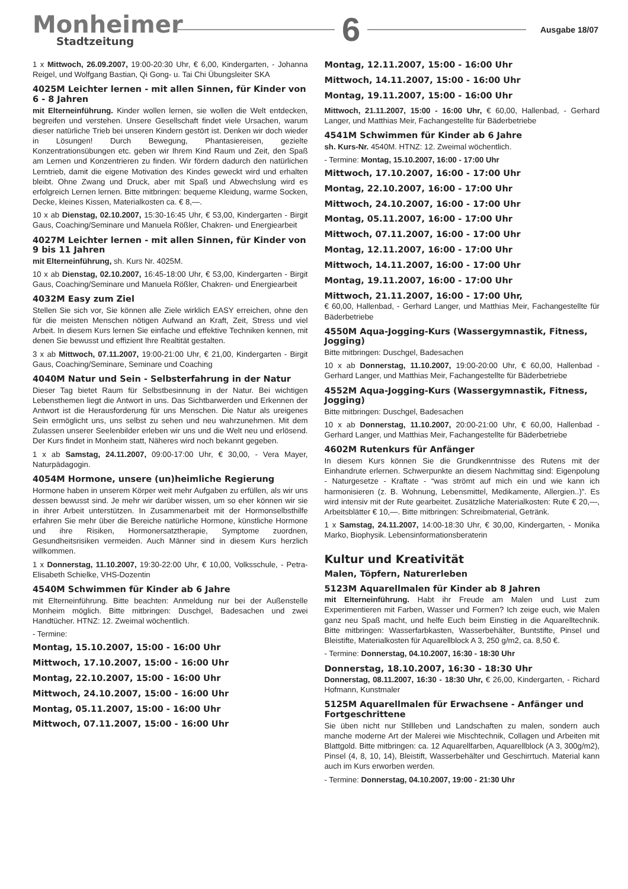Monheimer
Stadtzeitung
6
Ausgabe 18/07
1 x Mittwoch, 26.09.2007, 19:00-20:30 Uhr, € 6,00, Kindergarten, - Johanna Reigel, und Wolfgang Bastian, Qi Gong- u. Tai Chi Übungsleiter SKA
4025M Leichter lernen - mit allen Sinnen, für Kinder von 6 - 8 Jahren
mit Elterneinführung. Kinder wollen lernen, sie wollen die Welt entdecken, begreifen und verstehen. Unsere Gesellschaft findet viele Ursachen, warum dieser natürliche Trieb bei unseren Kindern gestört ist. Denken wir doch wieder in Lösungen! Durch Bewegung, Phantasiereisen, gezielte Konzentrationsübungen etc. geben wir Ihrem Kind Raum und Zeit, den Spaß am Lernen und Konzentrieren zu finden. Wir fördern dadurch den natürlichen Lerntrieb, damit die eigene Motivation des Kindes geweckt wird und erhalten bleibt. Ohne Zwang und Druck, aber mit Spaß und Abwechslung wird es erfolgreich Lernen lernen. Bitte mitbringen: bequeme Kleidung, warme Socken, Decke, kleines Kissen, Materialkosten ca. € 8,—.
10 x ab Dienstag, 02.10.2007, 15:30-16:45 Uhr, € 53,00, Kindergarten - Birgit Gaus, Coaching/Seminare und Manuela Rößler, Chakren- und Energiearbeit
4027M Leichter lernen - mit allen Sinnen, für Kinder von 9 bis 11 Jahren
mit Elterneinführung, sh. Kurs Nr. 4025M.
10 x ab Dienstag, 02.10.2007, 16:45-18:00 Uhr, € 53,00, Kindergarten - Birgit Gaus, Coaching/Seminare und Manuela Rößler, Chakren- und Energiearbeit
4032M Easy zum Ziel
Stellen Sie sich vor, Sie können alle Ziele wirklich EASY erreichen, ohne den für die meisten Menschen nötigen Aufwand an Kraft, Zeit, Stress und viel Arbeit. In diesem Kurs lernen Sie einfache und effektive Techniken kennen, mit denen Sie bewusst und effizient Ihre Realtität gestalten.
3 x ab Mittwoch, 07.11.2007, 19:00-21:00 Uhr, € 21,00, Kindergarten - Birgit Gaus, Coaching/Seminare, Seminare und Coaching
4040M Natur und Sein - Selbsterfahrung in der Natur
Dieser Tag bietet Raum für Selbstbesinnung in der Natur. Bei wichtigen Lebensthemen liegt die Antwort in uns. Das Sichtbarwerden und Erkennen der Antwort ist die Herausforderung für uns Menschen. Die Natur als ureigenes Sein ermöglicht uns, uns selbst zu sehen und neu wahrzunehmen. Mit dem Zulassen unserer Seelenbilder erleben wir uns und die Welt neu und erlösend. Der Kurs findet in Monheim statt, Näheres wird noch bekannt gegeben.
1 x ab Samstag, 24.11.2007, 09:00-17:00 Uhr, € 30,00, - Vera Mayer, Naturpädagogin.
4054M Hormone, unsere (un)heimliche Regierung
Hormone haben in unserem Körper weit mehr Aufgaben zu erfüllen, als wir uns dessen bewusst sind. Je mehr wir darüber wissen, um so eher können wir sie in ihrer Arbeit unterstützen. In Zusammenarbeit mit der Hormonselbsthilfe erfahren Sie mehr über die Bereiche natürliche Hormone, künstliche Hormone und ihre Risiken, Hormonersatztherapie, Symptome zuordnen, Gesundheitsrisiken vermeiden. Auch Männer sind in diesem Kurs herzlich willkommen.
1 x Donnerstag, 11.10.2007, 19:30-22:00 Uhr, € 10,00, Volksschule, - Petra-Elisabeth Schielke, VHS-Dozentin
4540M Schwimmen für Kinder ab 6 Jahre
mit Elterneinführung. Bitte beachten: Anmeldung nur bei der Außenstelle Monheim möglich. Bitte mitbringen: Duschgel, Badesachen und zwei Handtücher. HTNZ: 12. Zweimal wöchentlich.
- Termine:
Montag, 15.10.2007, 15:00 - 16:00 Uhr
Mittwoch, 17.10.2007, 15:00 - 16:00 Uhr
Montag, 22.10.2007, 15:00 - 16:00 Uhr
Mittwoch, 24.10.2007, 15:00 - 16:00 Uhr
Montag, 05.11.2007, 15:00 - 16:00 Uhr
Mittwoch, 07.11.2007, 15:00 - 16:00 Uhr
Montag, 12.11.2007, 15:00 - 16:00 Uhr
Mittwoch, 14.11.2007, 15:00 - 16:00 Uhr
Montag, 19.11.2007, 15:00 - 16:00 Uhr
Mittwoch, 21.11.2007, 15:00 - 16:00 Uhr, € 60,00, Hallenbad, - Gerhard Langer, und Matthias Meir, Fachangestellte für Bäderbetriebe
4541M Schwimmen für Kinder ab 6 Jahre
sh. Kurs-Nr. 4540M. HTNZ: 12. Zweimal wöchentlich.
- Termine: Montag, 15.10.2007, 16:00 - 17:00 Uhr
Mittwoch, 17.10.2007, 16:00 - 17:00 Uhr
Montag, 22.10.2007, 16:00 - 17:00 Uhr
Mittwoch, 24.10.2007, 16:00 - 17:00 Uhr
Montag, 05.11.2007, 16:00 - 17:00 Uhr
Mittwoch, 07.11.2007, 16:00 - 17:00 Uhr
Montag, 12.11.2007, 16:00 - 17:00 Uhr
Mittwoch, 14.11.2007, 16:00 - 17:00 Uhr
Montag, 19.11.2007, 16:00 - 17:00 Uhr
Mittwoch, 21.11.2007, 16:00 - 17:00 Uhr,
€ 60,00, Hallenbad, - Gerhard Langer, und Matthias Meir, Fachangestellte für Bäderbetriebe
4550M Aqua-Jogging-Kurs (Wassergymnastik, Fitness, Jogging)
Bitte mitbringen: Duschgel, Badesachen
10 x ab Donnerstag, 11.10.2007, 19:00-20:00 Uhr, € 60,00, Hallenbad - Gerhard Langer, und Matthias Meir, Fachangestellte für Bäderbetriebe
4552M Aqua-Jogging-Kurs (Wassergymnastik, Fitness, Jogging)
Bitte mitbringen: Duschgel, Badesachen
10 x ab Donnerstag, 11.10.2007, 20:00-21:00 Uhr, € 60,00, Hallenbad - Gerhard Langer, und Matthias Meir, Fachangestellte für Bäderbetriebe
4602M Rutenkurs für Anfänger
In diesem Kurs können Sie die Grundkenntnisse des Rutens mit der Einhandrute erlernen. Schwerpunkte an diesem Nachmittag sind: Eigenpolung - Naturgesetze - Kraftate - “was strömt auf mich ein und wie kann ich harmonisieren (z. B. Wohnung, Lebensmittel, Medikamente, Allergien..)”. Es wird intensiv mit der Rute gearbeitet. Zusätzliche Materialkosten: Rute € 20,—, Arbeitsblätter € 10,—. Bitte mitbringen: Schreibmaterial, Getränk.
1 x Samstag, 24.11.2007, 14:00-18:30 Uhr, € 30,00, Kindergarten, - Monika Marko, Biophysik. Lebensinformationsberaterin
Kultur und Kreativität
Malen, Töpfern, Naturerleben
5123M Aquarellmalen für Kinder ab 8 Jahren
mit Elterneinführung. Habt ihr Freude am Malen und Lust zum Experimentieren mit Farben, Wasser und Formen? Ich zeige euch, wie Malen ganz neu Spaß macht, und helfe Euch beim Einstieg in die Aquarelltechnik. Bitte mitbringen: Wasserfarbkasten, Wasserbehälter, Buntstifte, Pinsel und Bleistifte, Materialkosten für Aquarellblock A 3, 250 g/m2, ca. 8,50 €.
- Termine: Donnerstag, 04.10.2007, 16:30 - 18:30 Uhr
Donnerstag, 18.10.2007, 16:30 - 18:30 Uhr
Donnerstag, 08.11.2007, 16:30 - 18:30 Uhr, € 26,00, Kindergarten, - Richard Hofmann, Kunstmaler
5125M Aquarellmalen für Erwachsene - Anfänger und Fortgeschrittene
Sie üben nicht nur Stillleben und Landschaften zu malen, sondern auch manche moderne Art der Malerei wie Mischtechnik, Collagen und Arbeiten mit Blattgold. Bitte mitbringen: ca. 12 Aquarellfarben, Aquarellblock (A 3, 300g/m2), Pinsel (4, 8, 10, 14), Bleistift, Wasserbehälter und Geschirrtuch. Material kann auch im Kurs erworben werden.
- Termine: Donnerstag, 04.10.2007, 19:00 - 21:30 Uhr